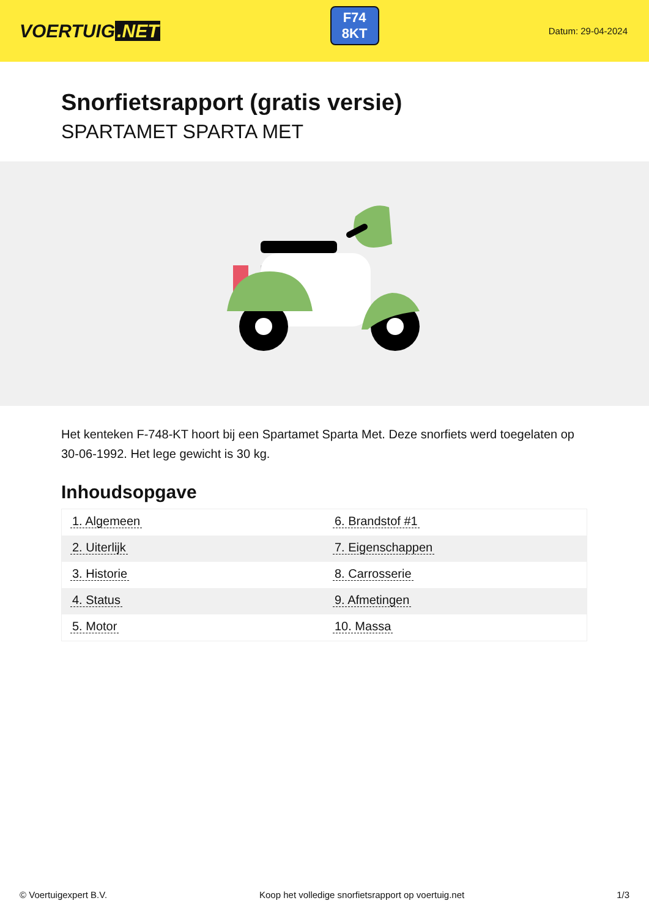VOERTUIG.NET
F74
8KT
Datum: 29-04-2024
Snorfietsrapport (gratis versie)
SPARTAMET SPARTA MET
Het kenteken F-748-KT hoort bij een Spartamet Sparta Met. Deze snorfiets werd toegelaten op 30-06-1992. Het lege gewicht is 30 kg.
Inhoudsopgave
| 1. Algemeen | 6. Brandstof #1 |
| 2. Uiterlijk | 7. Eigenschappen |
| 3. Historie | 8. Carrosserie |
| 4. Status | 9. Afmetingen |
| 5. Motor | 10. Massa |
© Voertuigexpert B.V. Koop het volledige snorfietsrapport op voertuig.net 1/3